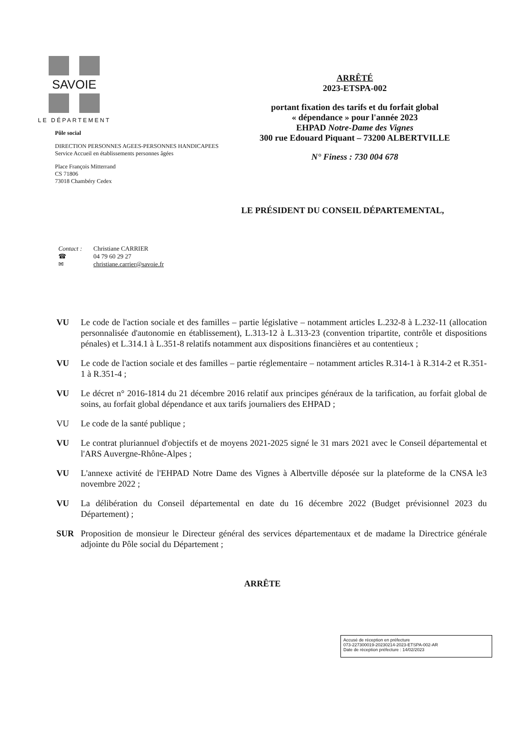SAVOIE
LE DÉPARTEMENT
Pôle social
DIRECTION PERSONNES AGEES-PERSONNES HANDICAPEES
Service Accueil en établissements personnes âgées
Place François Mitterrand
CS 71806
73018 Chambéry Cedex
ARRÊTÉ
2023-ETSPA-002
portant fixation des tarifs et du forfait global
« dépendance » pour l'année 2023
EHPAD Notre-Dame des Vignes
300 rue Edouard Piquant – 73200 ALBERTVILLE
N° Finess : 730 004 678
LE PRÉSIDENT DU CONSEIL DÉPARTEMENTAL,
Contact : Christiane CARRIER
☎ 04 79 60 29 27
✉ christiane.carrier@savoie.fr
VU Le code de l'action sociale et des familles – partie législative – notamment articles L.232-8 à L.232-11 (allocation personnalisée d'autonomie en établissement), L.313-12 à L.313-23 (convention tripartite, contrôle et dispositions pénales) et L.314.1 à L.351-8 relatifs notamment aux dispositions financières et au contentieux ;
VU Le code de l'action sociale et des familles – partie réglementaire – notamment articles R.314-1 à R.314-2 et R.351-1 à R.351-4 ;
VU Le décret n° 2016-1814 du 21 décembre 2016 relatif aux principes généraux de la tarification, au forfait global de soins, au forfait global dépendance et aux tarifs journaliers des EHPAD ;
VU Le code de la santé publique ;
VU Le contrat pluriannuel d'objectifs et de moyens 2021-2025 signé le 31 mars 2021 avec le Conseil départemental et l'ARS Auvergne-Rhône-Alpes ;
VU L'annexe activité de l'EHPAD Notre Dame des Vignes à Albertville déposée sur la plateforme de la CNSA le3 novembre 2022 ;
VU La délibération du Conseil départemental en date du 16 décembre 2022 (Budget prévisionnel 2023 du Département) ;
SUR Proposition de monsieur le Directeur général des services départementaux et de madame la Directrice générale adjointe du Pôle social du Département ;
ARRÊTE
Accusé de réception en préfecture
073-227300019-20230214-2023-ETSPA-002-AR
Date de réception préfecture : 14/02/2023